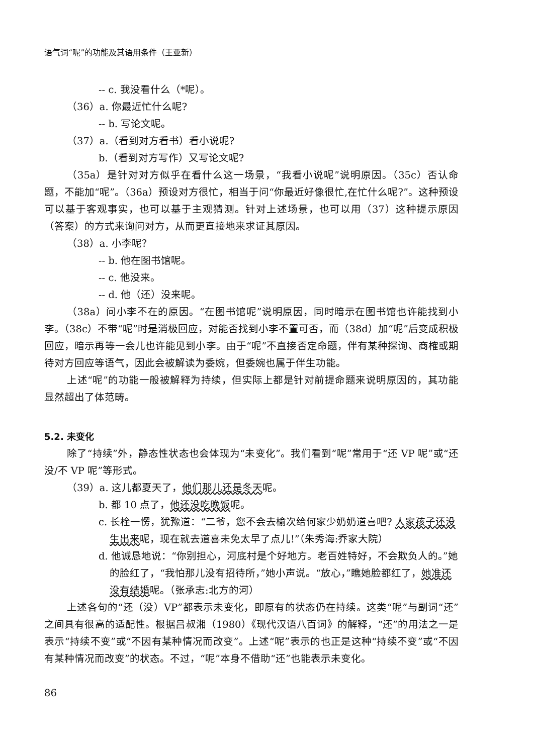语气词“呢”的功能及其语用条件（王亚新）
-- c. 我没看什么（*呢）。
（36）a. 你最近忙什么呢?
-- b. 写论文呢。
（37）a.（看到对方看书）看小说呢?
b.（看到对方写作）又写论文呢?
（35a）是针对对方似乎在看什么这一场景，“我看小说呢”说明原因。（35c）否认命题，不能加“呢”。（36a）预设对方很忙，相当于问“你最近好像很忙,在忙什么呢?”。这种预设可以基于客观事实，也可以基于主观猜测。针对上述场景，也可以用（37）这种提示原因（答案）的方式来询问对方，从而更直接地来求证其原因。
（38）a. 小李呢？
-- b. 他在图书馆呢。
-- c. 他没来。
-- d. 他（还）没来呢。
（38a）问小李不在的原因。“在图书馆呢”说明原因，同时暗示在图书馆也许能找到小李。（38c）不带“呢”时是消极回应，对能否找到小李不置可否，而（38d）加“呢”后变成积极回应，暗示再等一会儿也许能见到小李。由于“呢”不直接否定命题，伴有某种探询、商榷或期待对方回应等语气，因此会被解读为委婉，但委婉也属于伴生功能。
上述“呢”的功能一般被解释为持续，但实际上都是针对前提命题来说明原因的，其功能显然超出了体范畴。
5.2. 未变化
除了“持续”外，静态性状态也会体现为“未变化”。我们看到“呢”常用于“还 VP 呢”或“还没/不 VP 呢”等形式。
（39）a. 这儿都夏天了，他们那儿还是冬天呢。
b. 都 10 点了，他还没吃晚饭呢。
c. 长栓一愣，犹豫道：“二爷，您不会去榆次给何家少奶奶道喜吧? 人家孩子还没生出来呢，现在就去道喜未免太早了点儿!”（朱秀海:乔家大院）
d. 他诚恳地说：“你别担心，河底村是个好地方。老百姓特好，不会欺负人的。”她的脸红了，“我怕那儿没有招待所，”她小声说。“放心，”瞧她脸都红了，她准还没有结婚呢。（张承志:北方的河）
上述各句的“还（没）VP”都表示未变化，即原有的状态仍在持续。这类“呢”与副词“还”之间具有很高的适配性。根据吕叔湘（1980）《现代汉语八百词》的解释，“还”的用法之一是表示“持续不变”或“不因有某种情况而改变”。上述“呢”表示的也正是这种“持续不变”或“不因有某种情况而改变”的状态。不过，“呢”本身不借助“还”也能表示未变化。
86